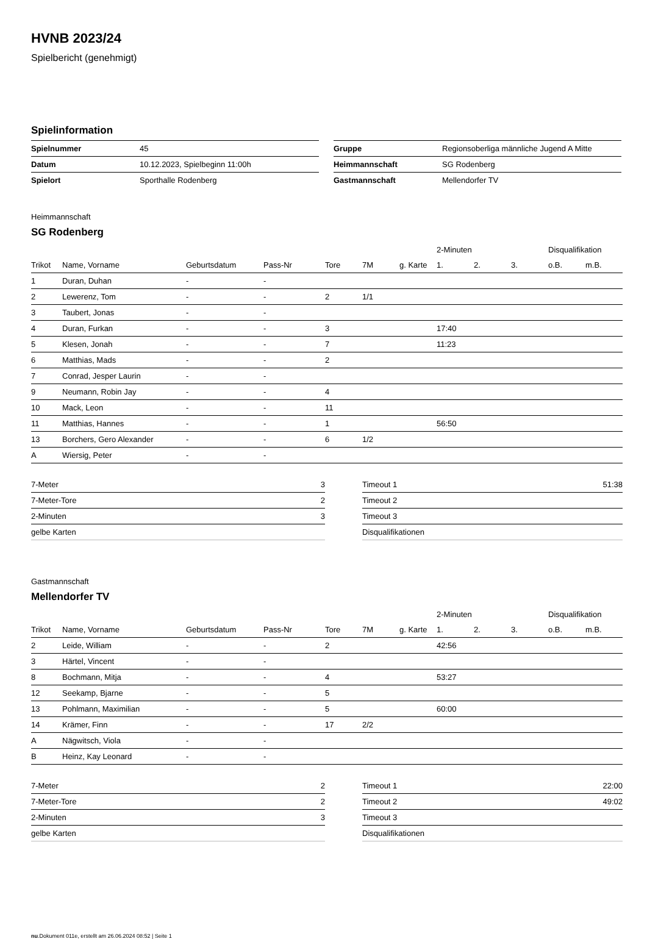HVNB 2023/24
Spielbericht (genehmigt)
Spielinformation
| Spielnummer | 45 |
| Datum | 10.12.2023, Spielbeginn 11:00h |
| Spielort | Sporthalle Rodenberg |
| Gruppe | Regionsoberliga männliche Jugend A Mitte |
| Heimmannschaft | SG Rodenberg |
| Gastmannschaft | Mellendorfer TV |
Heimmannschaft
SG Rodenberg
| | | | | | | | 2-Minuten | | | Disqualifikation | |
| --- | --- | --- | --- | --- | --- | --- | --- | --- | --- | --- | --- |
| Trikot | Name, Vorname | Geburtsdatum | Pass-Nr | Tore | 7M | g. Karte | 1. | 2. | 3. | o.B. | m.B. |
| 1 | Duran, Duhan | - | - | | | | | | | | |
| 2 | Lewerenz, Tom | - | - | 2 | 1/1 | | | | | | |
| 3 | Taubert, Jonas | - | - | | | | | | | | |
| 4 | Duran, Furkan | - | - | 3 | | | 17:40 | | | | |
| 5 | Klesen, Jonah | - | - | 7 | | | 11:23 | | | | |
| 6 | Matthias, Mads | - | - | 2 | | | | | | | |
| 7 | Conrad, Jesper Laurin | - | - | | | | | | | | |
| 9 | Neumann, Robin Jay | - | - | 4 | | | | | | | |
| 10 | Mack, Leon | - | - | 11 | | | | | | | |
| 11 | Matthias, Hannes | - | - | 1 | | | 56:50 | | | | |
| 13 | Borchers, Gero Alexander | - | - | 6 | 1/2 | | | | | | |
| A | Wiersig, Peter | - | - | | | | | | | | |
| 7-Meter | 3 |
| 7-Meter-Tore | 2 |
| 2-Minuten | 3 |
| gelbe Karten | |
| Timeout 1 | 51:38 |
| Timeout 2 | |
| Timeout 3 | |
| Disqualifikationen | |
Gastmannschaft
Mellendorfer TV
| | | | | | | | 2-Minuten | | | Disqualifikation | |
| --- | --- | --- | --- | --- | --- | --- | --- | --- | --- | --- | --- |
| Trikot | Name, Vorname | Geburtsdatum | Pass-Nr | Tore | 7M | g. Karte | 1. | 2. | 3. | o.B. | m.B. |
| 2 | Leide, William | - | - | 2 | | | 42:56 | | | | |
| 3 | Härtel, Vincent | - | - | | | | | | | | |
| 8 | Bochmann, Mitja | - | - | 4 | | | 53:27 | | | | |
| 12 | Seekamp, Bjarne | - | - | 5 | | | | | | | |
| 13 | Pohlmann, Maximilian | - | - | 5 | | | 60:00 | | | | |
| 14 | Krämer, Finn | - | - | 17 | 2/2 | | | | | | |
| A | Nägwitsch, Viola | - | - | | | | | | | | |
| B | Heinz, Kay Leonard | - | - | | | | | | | | |
| 7-Meter | 2 |
| 7-Meter-Tore | 2 |
| 2-Minuten | 3 |
| gelbe Karten | |
| Timeout 1 | 22:00 |
| Timeout 2 | 49:02 |
| Timeout 3 | |
| Disqualifikationen | |
nu.Dokument 011e, erstellt am 26.06.2024 08:52 | Seite 1